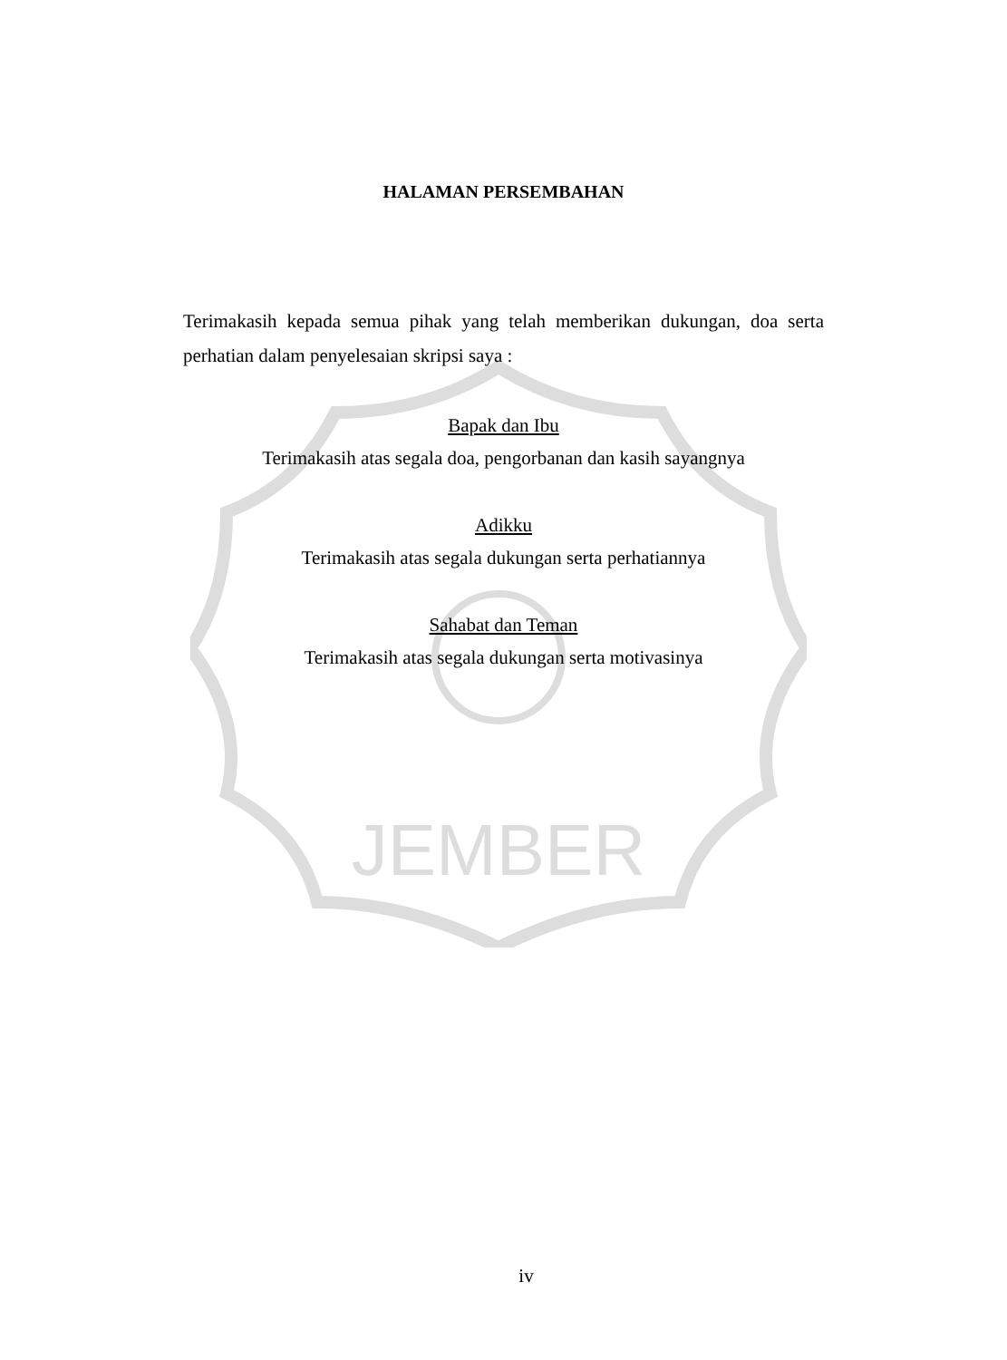JEMBER
HALAMAN PERSEMBAHAN
Terimakasih kepada semua pihak yang telah memberikan dukungan, doa serta perhatian dalam penyelesaian skripsi saya :
Bapak dan Ibu
Terimakasih atas segala doa, pengorbanan dan kasih sayangnya
Adikku
Terimakasih atas segala dukungan serta perhatiannya
Sahabat dan Teman
Terimakasih atas segala dukungan serta motivasinya
iv